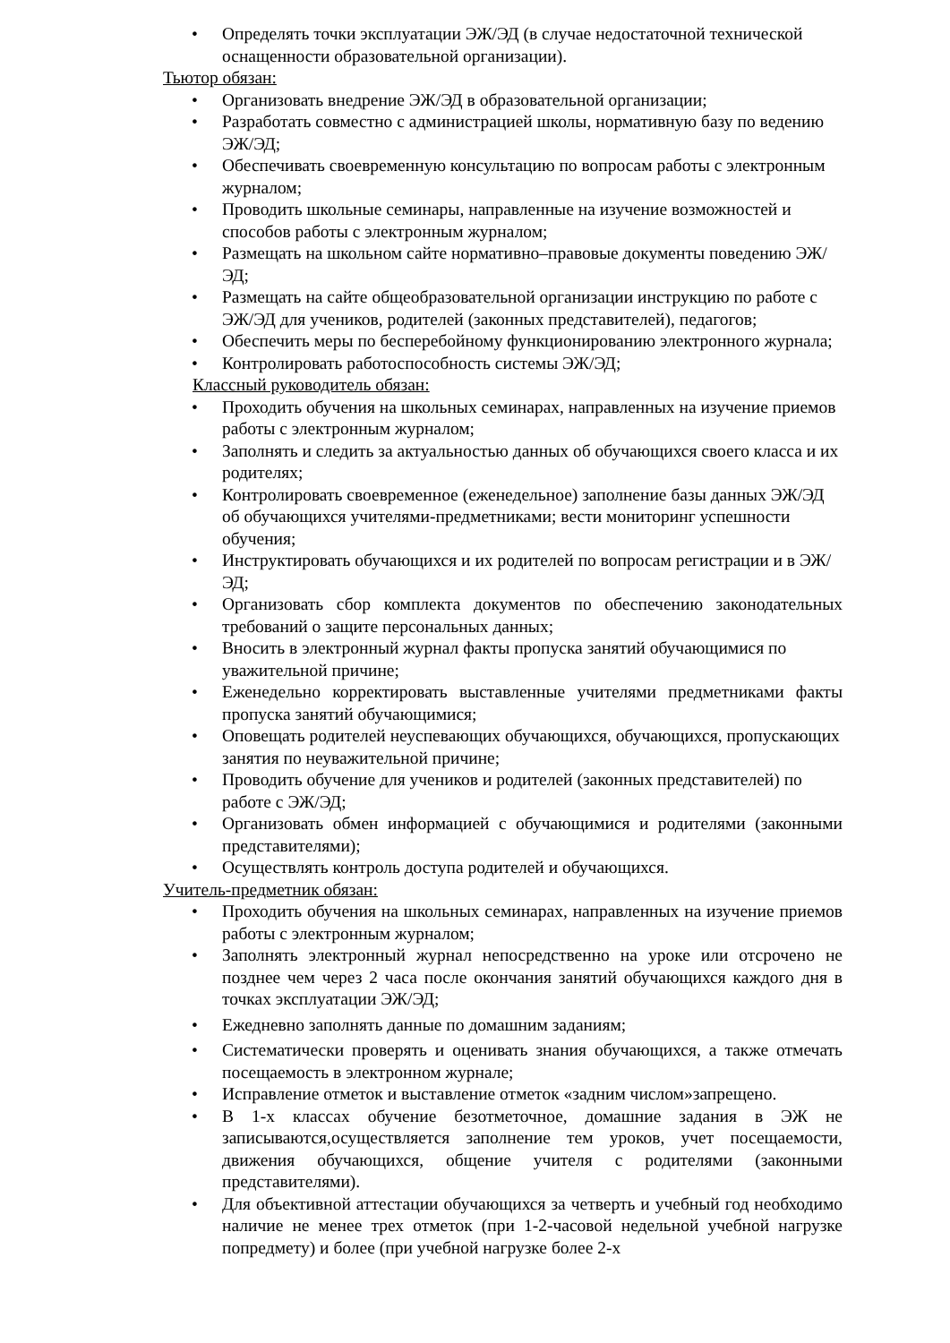• Определять точки эксплуатации ЭЖ/ЭД (в случае недостаточной технической оснащенности образовательной организации).
Тьютор обязан:
• Организовать внедрение ЭЖ/ЭД в образовательной организации;
• Разработать совместно с администрацией школы, нормативную базу по ведению ЭЖ/ЭД;
• Обеспечивать своевременную консультацию по вопросам работы с электронным журналом;
• Проводить школьные семинары, направленные на изучение возможностей и способов работы с электронным журналом;
• Размещать на школьном сайте нормативно–правовые документы поведению ЭЖ/ЭД;
• Размещать на сайте общеобразовательной организации инструкцию по работе с ЭЖ/ЭД для учеников, родителей (законных представителей), педагогов;
• Обеспечить меры по бесперебойному функционированию электронного журнала;
• Контролировать работоспособность системы ЭЖ/ЭД;
Классный руководитель обязан:
• Проходить обучения на школьных семинарах, направленных на изучение приемов работы с электронным журналом;
• Заполнять и следить за актуальностью данных об обучающихся своего класса и их родителях;
• Контролировать своевременное (еженедельное) заполнение базы данных ЭЖ/ЭД об обучающихся учителями-предметниками; вести мониторинг успешности обучения;
• Инструктировать обучающихся и их родителей по вопросам регистрации и в ЭЖ/ЭД;
• Организовать сбор комплекта документов по обеспечению законодательных требований о защите персональных данных;
• Вносить в электронный журнал факты пропуска занятий обучающимися по уважительной причине;
• Еженедельно корректировать выставленные учителями предметниками факты пропуска занятий обучающимися;
• Оповещать родителей неуспевающих обучающихся, обучающихся, пропускающих занятия по неуважительной причине;
• Проводить обучение для учеников и родителей (законных представителей) по работе с ЭЖ/ЭД;
• Организовать обмен информацией с обучающимися и родителями (законными представителями);
• Осуществлять контроль доступа родителей и обучающихся.
Учитель-предметник обязан:
• Проходить обучения на школьных семинарах, направленных на изучение приемов работы с электронным журналом;
• Заполнять электронный журнал непосредственно на уроке или отсрочено не позднее чем через 2 часа после окончания занятий обучающихся каждого дня в точках эксплуатации ЭЖ/ЭД;
• Ежедневно заполнять данные по домашним заданиям;
• Систематически проверять и оценивать знания обучающихся, а также отмечать посещаемость в электронном журнале;
• Исправление отметок и выставление отметок «задним числом»запрещено.
• В 1-х классах обучение безотметочное, домашние задания в ЭЖ не записываются,осуществляется заполнение тем уроков, учет посещаемости, движения обучающихся, общение учителя с родителями (законными представителями).
• Для объективной аттестации обучающихся за четверть и учебный год необходимо наличие не менее трех отметок (при 1-2-часовой недельной учебной нагрузке попредмету) и более (при учебной нагрузке более 2-х